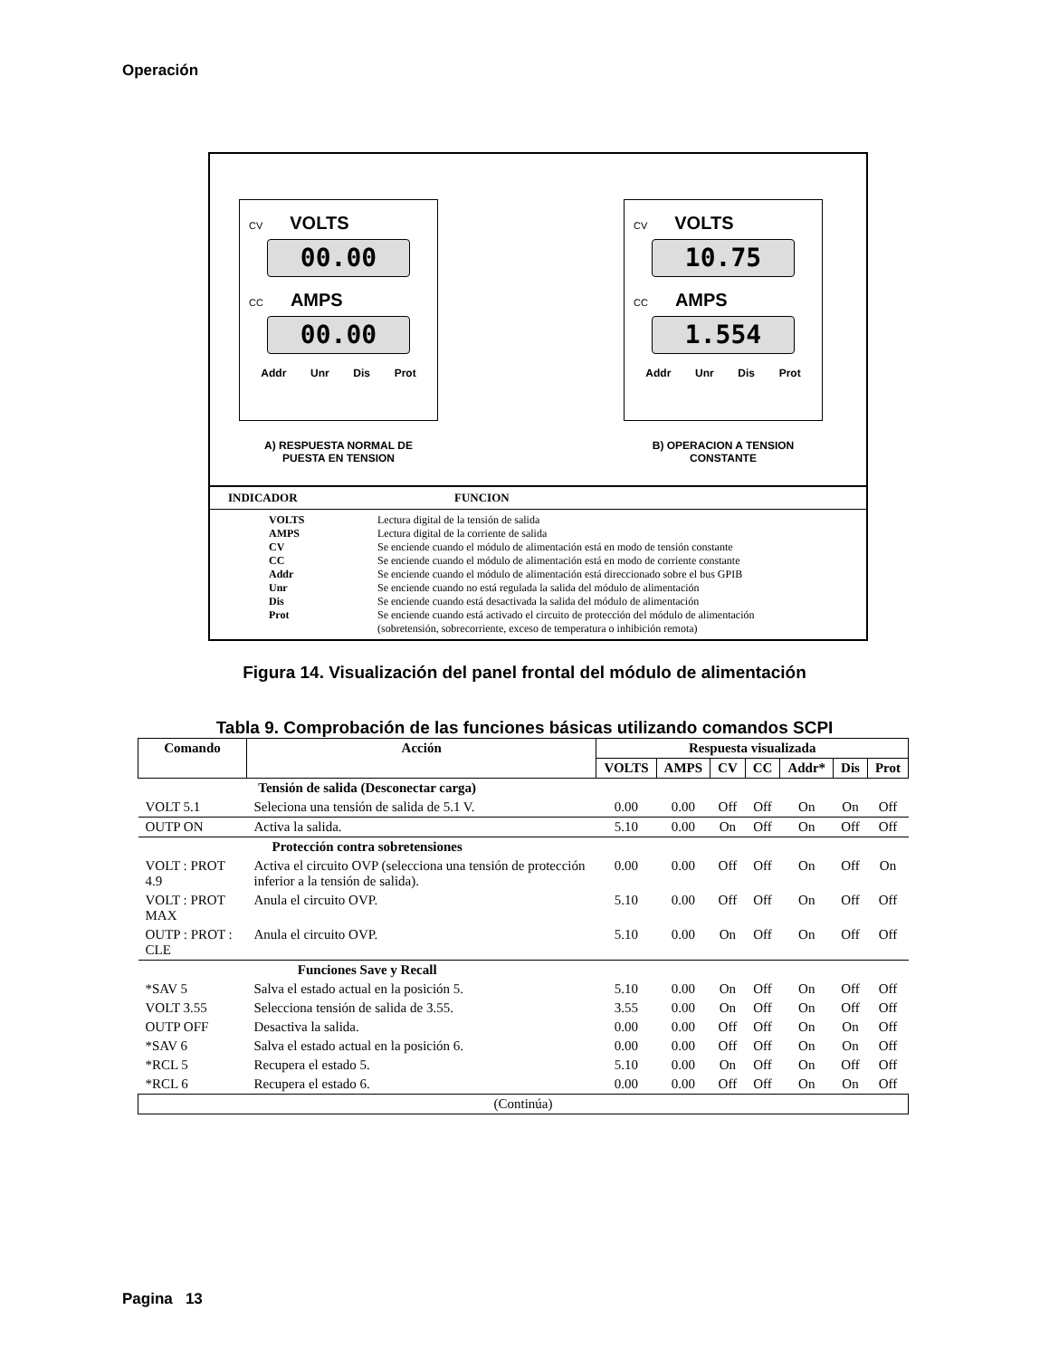Operación
CV VOLTS
00.00
CC AMPS
00.00
Addr Unr Dis Prot
A) RESPUESTA NORMAL DE
PUESTA EN TENSION
CV VOLTS
10.75
CC AMPS
1.554
Addr Unr Dis Prot
B) OPERACION A TENSION
CONSTANTE
INDICADOR FUNCION
VOLTS Lectura digital de la tensión de salida
AMPS Lectura digital de la corriente de salida
CV Se enciende cuando el módulo de alimentación está en modo de tensión constante
CC Se enciende cuando el módulo de alimentación está en modo de corriente constante
Addr Se enciende cuando el módulo de alimentación está direccionado sobre el bus GPIB
Unr Se enciende cuando no está regulada la salida del módulo de alimentación
Dis Se enciende cuando está desactivada la salida del módulo de alimentación
Prot Se enciende cuando está activado el circuito de protección del módulo de alimentación
(sobretensión, sobrecorriente, exceso de temperatura o inhibición remota)
Figura 14. Visualización del panel frontal del módulo de alimentación
Tabla 9. Comprobación de las funciones básicas utilizando comandos SCPI
| Comando | Acción | Respuesta visualizada | | | | | | |
| --- | --- | --- | --- | --- | --- | --- | --- | --- |
| | | VOLTS | AMPS | CV | CC | Addr* | Dis | Prot |
| Tensión de salida (Desconectar carga) | | | | | | | | |
| VOLT 5.1 | Seleciona una tensión de salida de 5.1 V. | 0.00 | 0.00 | Off | Off | On | On | Off |
| OUTP ON | Activa la salida. | 5.10 | 0.00 | On | Off | On | Off | Off |
| Protección contra sobretensiones | | | | | | | | |
| VOLT : PROT 4.9 | Activa el circuito OVP (selecciona una tensión de protección inferior a la tensión de salida). | 0.00 | 0.00 | Off | Off | On | Off | On |
| VOLT : PROT MAX | Anula el circuito OVP. | 5.10 | 0.00 | Off | Off | On | Off | Off |
| OUTP : PROT : CLE | Anula el circuito OVP. | 5.10 | 0.00 | On | Off | On | Off | Off |
| Funciones Save y Recall | | | | | | | | |
| *SAV 5 | Salva el estado actual en la posición 5. | 5.10 | 0.00 | On | Off | On | Off | Off |
| VOLT 3.55 | Selecciona tensión de salida de 3.55. | 3.55 | 0.00 | On | Off | On | Off | Off |
| OUTP OFF | Desactiva la salida. | 0.00 | 0.00 | Off | Off | On | On | Off |
| *SAV 6 | Salva el estado actual en la posición 6. | 0.00 | 0.00 | Off | Off | On | On | Off |
| *RCL 5 | Recupera el estado 5. | 5.10 | 0.00 | On | Off | On | Off | Off |
| *RCL 6 | Recupera el estado 6. | 0.00 | 0.00 | Off | Off | On | On | Off |
| (Continúa) | | | | | | | | |
Pagina 13